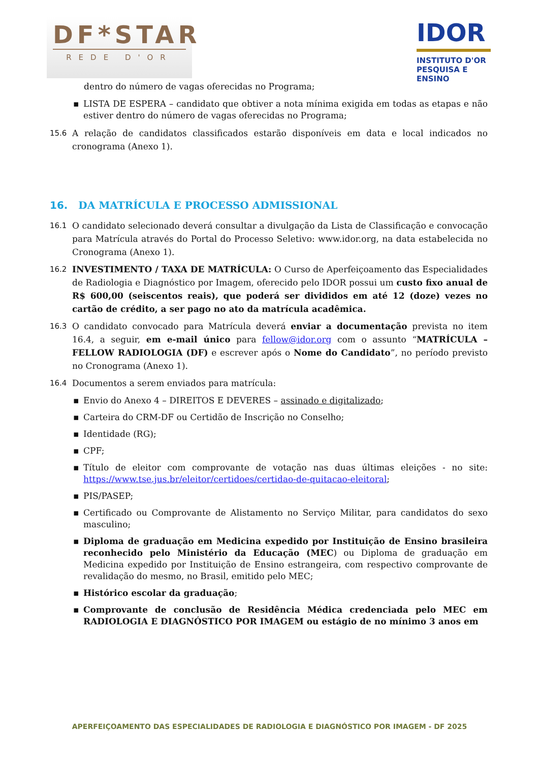DF*STAR
REDE D'OR
IDOR
INSTITUTO D'OR
PESQUISA E ENSINO
dentro do número de vagas oferecidas no Programa;
▪ LISTA DE ESPERA – candidato que obtiver a nota mínima exigida em todas as etapas e não estiver dentro do número de vagas oferecidas no Programa;
15.6 A relação de candidatos classificados estarão disponíveis em data e local indicados no cronograma (Anexo 1).
16. DA MATRÍCULA E PROCESSO ADMISSIONAL
16.1 O candidato selecionado deverá consultar a divulgação da Lista de Classificação e convocação para Matrícula através do Portal do Processo Seletivo: www.idor.org, na data estabelecida no Cronograma (Anexo 1).
16.2 INVESTIMENTO / TAXA DE MATRÍCULA: O Curso de Aperfeiçoamento das Especialidades de Radiologia e Diagnóstico por Imagem, oferecido pelo IDOR possui um custo fixo anual de R$ 600,00 (seiscentos reais), que poderá ser divididos em até 12 (doze) vezes no cartão de crédito, a ser pago no ato da matrícula acadêmica.
16.3 O candidato convocado para Matrícula deverá enviar a documentação prevista no item 16.4, a seguir, em e-mail único para fellow@idor.org com o assunto “MATRÍCULA – FELLOW RADIOLOGIA (DF) e escrever após o Nome do Candidato”, no período previsto no Cronograma (Anexo 1).
16.4 Documentos a serem enviados para matrícula:
▪ Envio do Anexo 4 – DIREITOS E DEVERES – assinado e digitalizado;
▪ Carteira do CRM-DF ou Certidão de Inscrição no Conselho;
▪ Identidade (RG);
▪ CPF;
▪ Título de eleitor com comprovante de votação nas duas últimas eleições - no site: https://www.tse.jus.br/eleitor/certidoes/certidao-de-quitacao-eleitoral;
▪ PIS/PASEP;
▪ Certificado ou Comprovante de Alistamento no Serviço Militar, para candidatos do sexo masculino;
▪ Diploma de graduação em Medicina expedido por Instituição de Ensino brasileira reconhecido pelo Ministério da Educação (MEC) ou Diploma de graduação em Medicina expedido por Instituição de Ensino estrangeira, com respectivo comprovante de revalidação do mesmo, no Brasil, emitido pelo MEC;
▪ Histórico escolar da graduação;
▪ Comprovante de conclusão de Residência Médica credenciada pelo MEC em RADIOLOGIA E DIAGNÓSTICO POR IMAGEM ou estágio de no mínimo 3 anos em
APERFEIÇOAMENTO DAS ESPECIALIDADES DE RADIOLOGIA E DIAGNÓSTICO POR IMAGEM - DF 2025